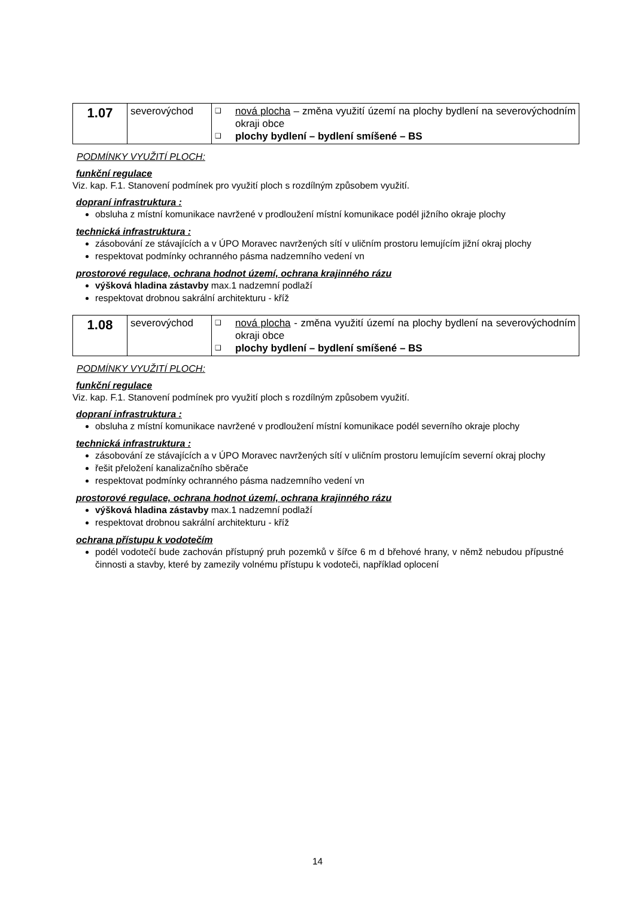| 1.07 | severovýchod | ❑ nová plocha – změna využití území na plochy bydlení na severovýchodním okraji obce ❑ plochy bydlení – bydlení smíšené – BS |
PODMÍNKY VYUŽITÍ PLOCH:
funkční regulace
Viz. kap. F.1. Stanovení podmínek pro využití ploch s rozdílným způsobem využití.
dopraní infrastruktura :
obsluha z místní komunikace navržené v prodloužení místní komunikace podél jižního okraje plochy
technická infrastruktura :
zásobování ze stávajících a v ÚPO Moravec navržených sítí v uličním prostoru lemujícím jižní okraj plochy
respektovat podmínky ochranného pásma nadzemního vedení vn
prostorové regulace, ochrana hodnot území, ochrana krajinného rázu
výšková hladina zástavby max.1 nadzemní podlaží
respektovat drobnou sakrální architekturu - kříž
| 1.08 | severovýchod | ❑ nová plocha - změna využití území na plochy bydlení na severovýchodním okraji obce ❑ plochy bydlení – bydlení smíšené – BS |
PODMÍNKY VYUŽITÍ PLOCH:
funkční regulace
Viz. kap. F.1. Stanovení podmínek pro využití ploch s rozdílným způsobem využití.
dopraní infrastruktura :
obsluha z místní komunikace navržené v prodloužení místní komunikace podél severního okraje plochy
technická infrastruktura :
zásobování ze stávajících a v ÚPO Moravec navržených sítí v uličním prostoru lemujícím severní okraj plochy
řešit přeložení kanalizačního sběrače
respektovat podmínky ochranného pásma nadzemního vedení vn
prostorové regulace, ochrana hodnot území, ochrana krajinného rázu
výšková hladina zástavby max.1 nadzemní podlaží
respektovat drobnou sakrální architekturu - kříž
ochrana přístupu k vodotečím
podél vodotečí bude zachován přístupný pruh pozemků v šířce 6 m d břehové hrany, v němž nebudou přípustné činnosti a stavby, které by zamezily volnému přístupu k vodoteči, například oplocení
14